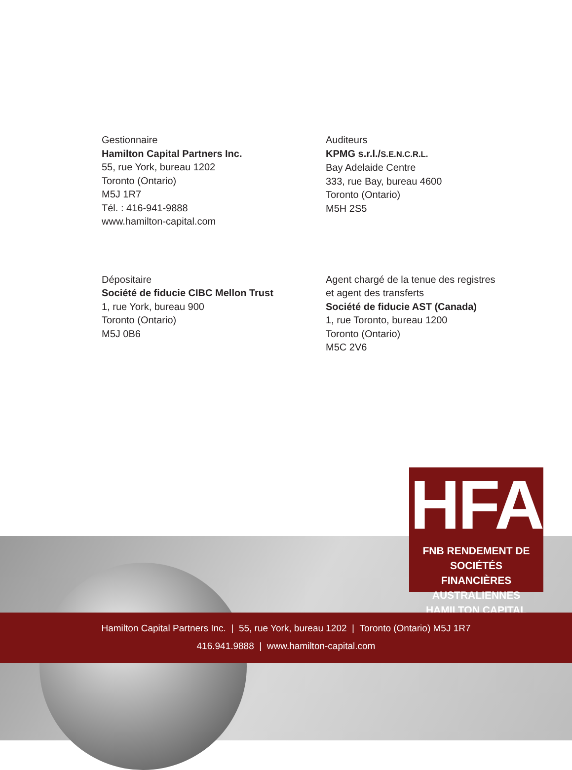Gestionnaire
Hamilton Capital Partners Inc.
55, rue York, bureau 1202
Toronto (Ontario)
M5J 1R7
Tél. : 416-941-9888
www.hamilton-capital.com
Auditeurs
KPMG s.r.l./S.E.N.C.R.L.
Bay Adelaide Centre
333, rue Bay, bureau 4600
Toronto (Ontario)
M5H 2S5
Dépositaire
Société de fiducie CIBC Mellon Trust
1, rue York, bureau 900
Toronto (Ontario)
M5J 0B6
Agent chargé de la tenue des registres et agent des transferts
Société de fiducie AST (Canada)
1, rue Toronto, bureau 1200
Toronto (Ontario)
M5C 2V6
HFA
FNB RENDEMENT DE SOCIÉTÉS
FINANCIÈRES AUSTRALIENNES
HAMILTON CAPITAL
Hamilton Capital Partners Inc. | 55, rue York, bureau 1202 | Toronto (Ontario) M5J 1R7
416.941.9888 | www.hamilton-capital.com